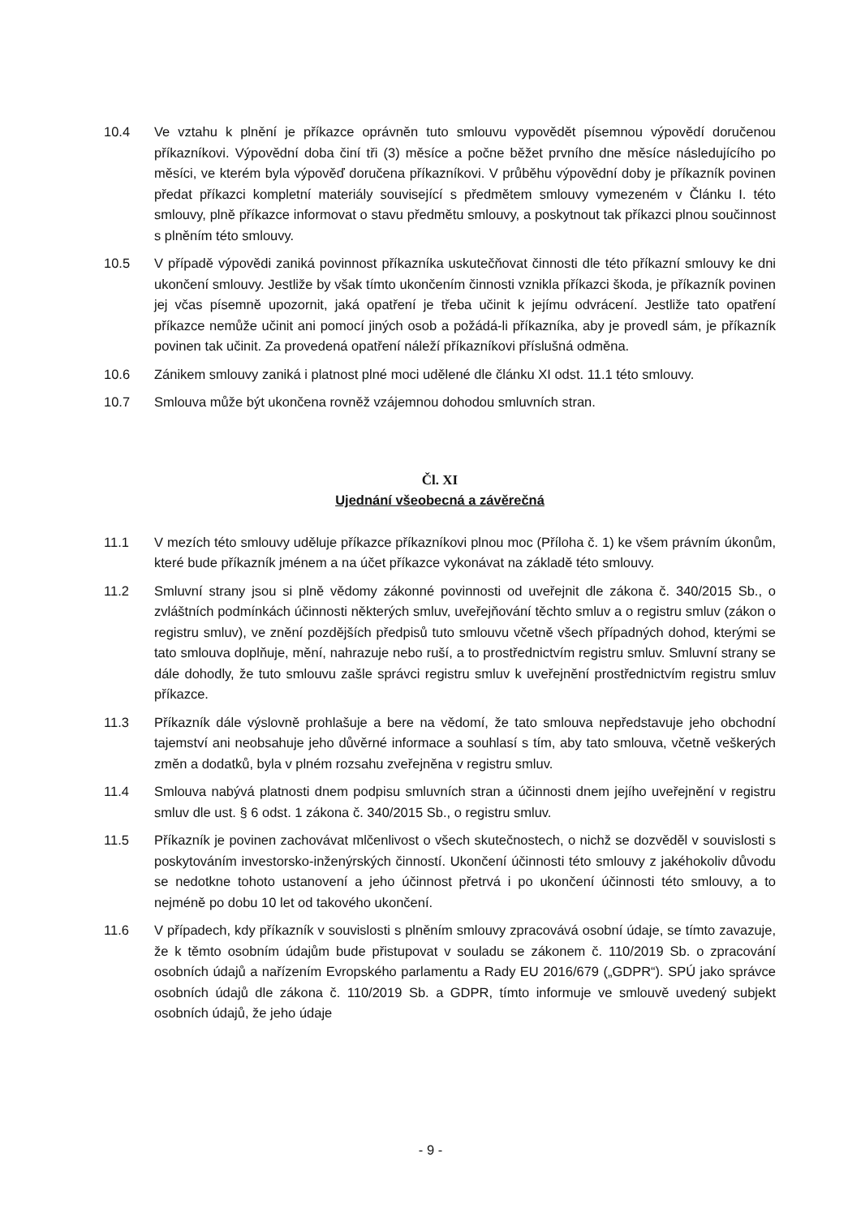10.4 Ve vztahu k plnění je příkazce oprávněn tuto smlouvu vypovědět písemnou výpovědí doručenou příkazníkovi. Výpovědní doba činí tři (3) měsíce a počne běžet prvního dne měsíce následujícího po měsíci, ve kterém byla výpověď doručena příkazníkovi. V průběhu výpovědní doby je příkazník povinen předat příkazci kompletní materiály související s předmětem smlouvy vymezeném v Článku I. této smlouvy, plně příkazce informovat o stavu předmětu smlouvy, a poskytnout tak příkazci plnou součinnost s plněním této smlouvy.
10.5 V případě výpovědi zaniká povinnost příkazníka uskutečňovat činnosti dle této příkazní smlouvy ke dni ukončení smlouvy. Jestliže by však tímto ukončením činnosti vznikla příkazci škoda, je příkazník povinen jej včas písemně upozornit, jaká opatření je třeba učinit k jejímu odvrácení. Jestliže tato opatření příkazce nemůže učinit ani pomocí jiných osob a požádá-li příkazníka, aby je provedl sám, je příkazník povinen tak učinit. Za provedená opatření náleží příkazníkovi příslušná odměna.
10.6 Zánikem smlouvy zaniká i platnost plné moci udělené dle článku XI odst. 11.1 této smlouvy.
10.7 Smlouva může být ukončena rovněž vzájemnou dohodou smluvních stran.
Čl. XI
Ujednání všeobecná a závěrečná
11.1 V mezích této smlouvy uděluje příkazce příkazníkovi plnou moc (Příloha č. 1) ke všem právním úkonům, které bude příkazník jménem a na účet příkazce vykonávat na základě této smlouvy.
11.2 Smluvní strany jsou si plně vědomy zákonné povinnosti od uveřejnit dle zákona č. 340/2015 Sb., o zvláštních podmínkách účinnosti některých smluv, uveřejňování těchto smluv a o registru smluv (zákon o registru smluv), ve znění pozdějších předpisů tuto smlouvu včetně všech případných dohod, kterými se tato smlouva doplňuje, mění, nahrazuje nebo ruší, a to prostřednictvím registru smluv. Smluvní strany se dále dohodly, že tuto smlouvu zašle správci registru smluv k uveřejnění prostřednictvím registru smluv příkazce.
11.3 Příkazník dále výslovně prohlašuje a bere na vědomí, že tato smlouva nepředstavuje jeho obchodní tajemství ani neobsahuje jeho důvěrné informace a souhlasí s tím, aby tato smlouva, včetně veškerých změn a dodatků, byla v plném rozsahu zveřejněna v registru smluv.
11.4 Smlouva nabývá platnosti dnem podpisu smluvních stran a účinnosti dnem jejího uveřejnění v registru smluv dle ust. § 6 odst. 1 zákona č. 340/2015 Sb., o registru smluv.
11.5 Příkazník je povinen zachovávat mlčenlivost o všech skutečnostech, o nichž se dozvěděl v souvislosti s poskytováním investorsko-inženýrských činností. Ukončení účinnosti této smlouvy z jakéhokoliv důvodu se nedotkne tohoto ustanovení a jeho účinnost přetrvá i po ukončení účinnosti této smlouvy, a to nejméně po dobu 10 let od takového ukončení.
11.6 V případech, kdy příkazník v souvislosti s plněním smlouvy zpracovává osobní údaje, se tímto zavazuje, že k těmto osobním údajům bude přistupovat v souladu se zákonem č. 110/2019 Sb. o zpracování osobních údajů a nařízením Evropského parlamentu a Rady EU 2016/679 („GDPR“). SPÚ jako správce osobních údajů dle zákona č. 110/2019 Sb. a GDPR, tímto informuje ve smlouvě uvedený subjekt osobních údajů, že jeho údaje
- 9 -